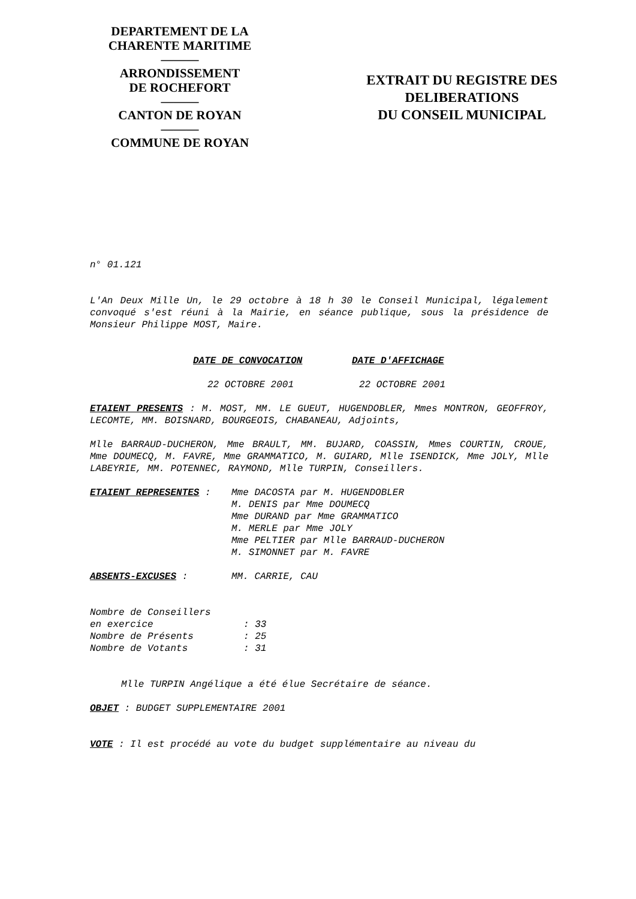DEPARTEMENT DE LA
CHARENTE MARITIME
———
ARRONDISSEMENT
DE ROCHEFORT
———
CANTON DE ROYAN
———
COMMUNE DE ROYAN
EXTRAIT DU REGISTRE DES
DELIBERATIONS
DU CONSEIL MUNICIPAL
n° 01.121
L'An Deux Mille Un, le 29 octobre à 18 h 30 le Conseil Municipal, légalement convoqué s'est réuni à la Mairie, en séance publique, sous la présidence de Monsieur Philippe MOST, Maire.
| DATE DE CONVOCATION | DATE D'AFFICHAGE |
| 22 OCTOBRE 2001 | 22 OCTOBRE 2001 |
ETAIENT PRESENTS : M. MOST, MM. LE GUEUT, HUGENDOBLER, Mmes MONTRON, GEOFFROY, LECOMTE, MM. BOISNARD, BOURGEOIS, CHABANEAU, Adjoints,
Mlle BARRAUD-DUCHERON, Mme BRAULT, MM. BUJARD, COASSIN, Mmes COURTIN, CROUE, Mme DOUMECQ, M. FAVRE, Mme GRAMMATICO, M. GUIARD, Mlle ISENDICK, Mme JOLY, Mlle LABEYRIE, MM. POTENNEC, RAYMOND, Mlle TURPIN, Conseillers.
| ETAIENT REPRESENTES : | Mme DACOSTA par M. HUGENDOBLER M. DENIS par Mme DOUMECQ Mme DURAND par Mme GRAMMATICO M. MERLE par Mme JOLY Mme PELTIER par Mlle BARRAUD-DUCHERON M. SIMONNET par M. FAVRE |
| ABSENTS-EXCUSES : | MM. CARRIE, CAU |
| Nombre de Conseillers | |
| en exercice | : 33 |
| Nombre de Présents | : 25 |
| Nombre de Votants | : 31 |
Mlle TURPIN Angélique a été élue Secrétaire de séance.
OBJET : BUDGET SUPPLEMENTAIRE 2001
VOTE : Il est procédé au vote du budget supplémentaire au niveau du